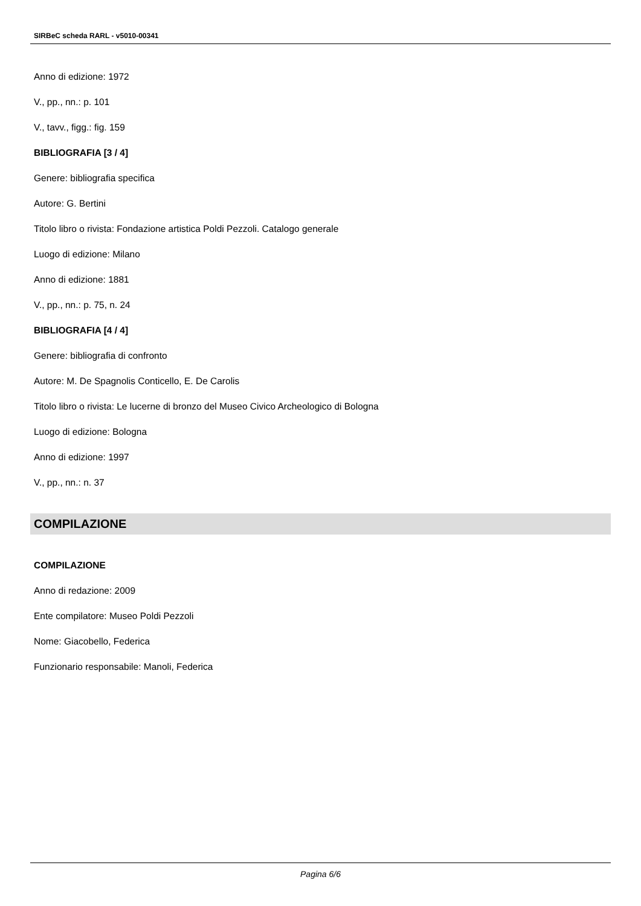SIRBeC scheda RARL - v5010-00341
Anno di edizione: 1972
V., pp., nn.: p. 101
V., tavv., figg.: fig. 159
BIBLIOGRAFIA [3 / 4]
Genere: bibliografia specifica
Autore: G. Bertini
Titolo libro o rivista: Fondazione artistica Poldi Pezzoli. Catalogo generale
Luogo di edizione: Milano
Anno di edizione: 1881
V., pp., nn.: p. 75, n. 24
BIBLIOGRAFIA [4 / 4]
Genere: bibliografia di confronto
Autore: M. De Spagnolis Conticello, E. De Carolis
Titolo libro o rivista: Le lucerne di bronzo del Museo Civico Archeologico di Bologna
Luogo di edizione: Bologna
Anno di edizione: 1997
V., pp., nn.: n. 37
COMPILAZIONE
COMPILAZIONE
Anno di redazione: 2009
Ente compilatore: Museo Poldi Pezzoli
Nome: Giacobello, Federica
Funzionario responsabile: Manoli, Federica
Pagina 6/6